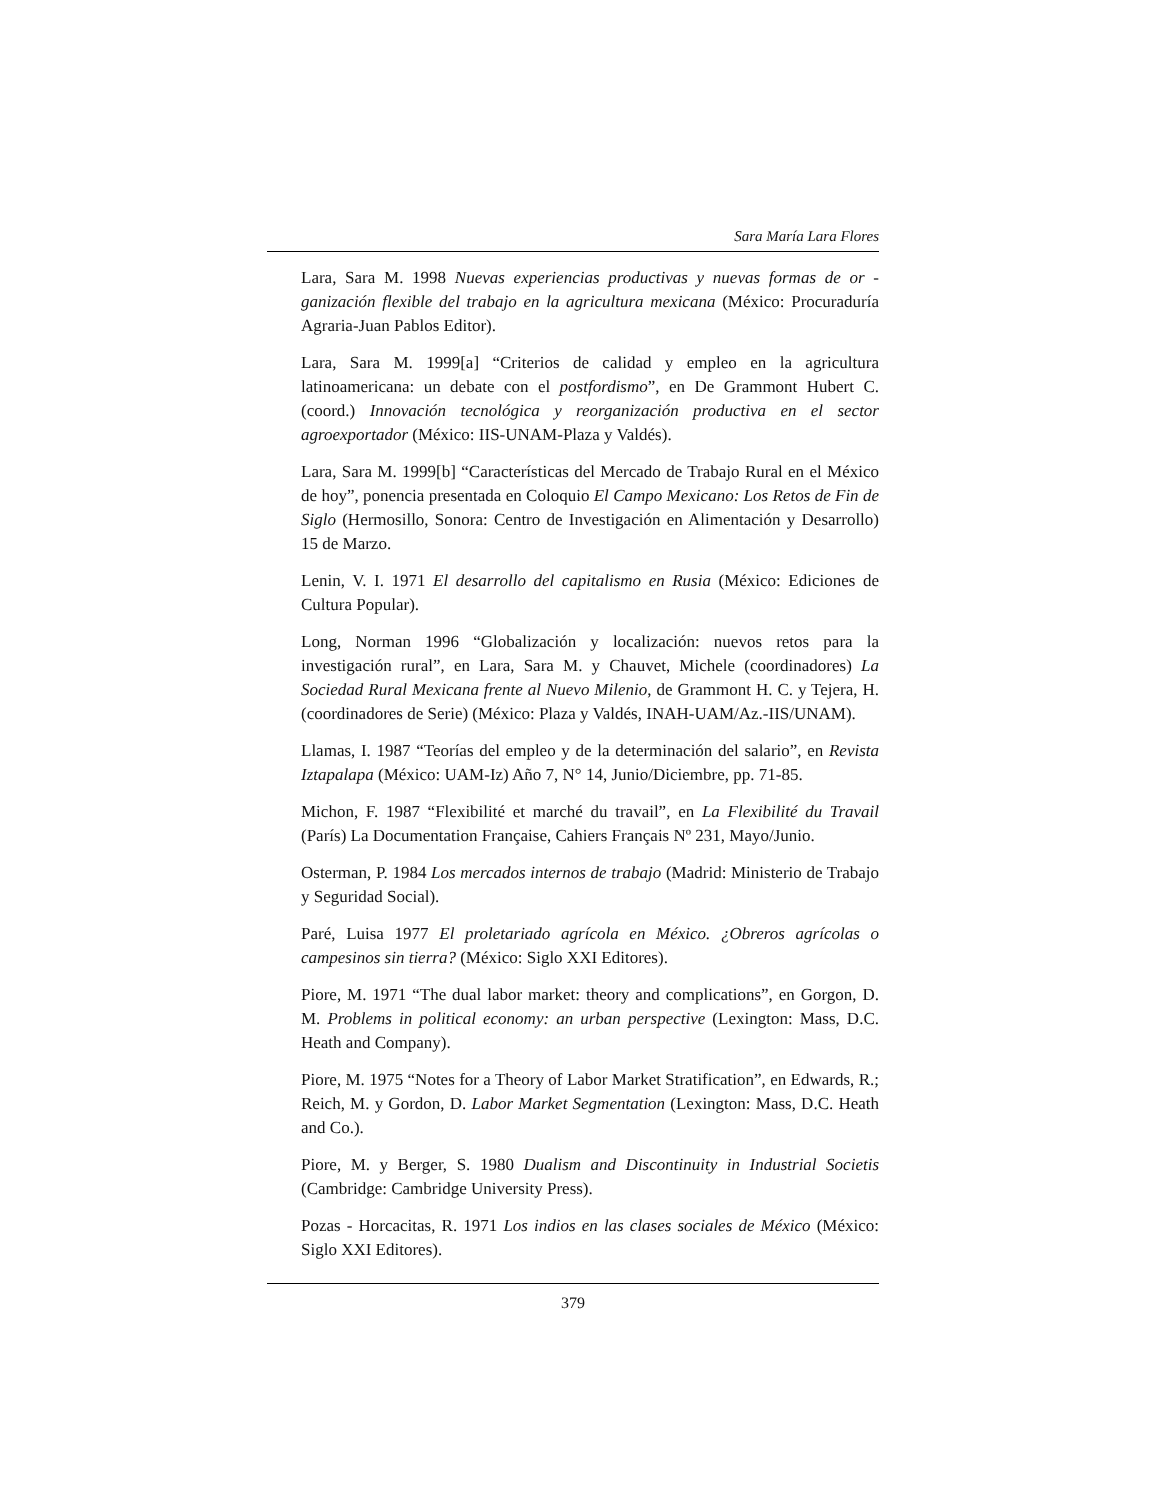Sara María Lara Flores
Lara, Sara M. 1998 Nuevas experiencias productivas y nuevas formas de or - ganización flexible del trabajo en la agricultura mexicana (México: Procuraduría Agraria-Juan Pablos Editor).
Lara, Sara M. 1999[a] “Criterios de calidad y empleo en la agricultura latinoamericana: un debate con el postfordismo”, en De Grammont Hubert C. (coord.) Innovación tecnológica y reorganización productiva en el sector agroexportador (México: IIS-UNAM-Plaza y Valdés).
Lara, Sara M. 1999[b] “Características del Mercado de Trabajo Rural en el México de hoy”, ponencia presentada en Coloquio El Campo Mexicano: Los Retos de Fin de Siglo (Hermosillo, Sonora: Centro de Investigación en Alimentación y Desarrollo) 15 de Marzo.
Lenin, V. I. 1971 El desarrollo del capitalismo en Rusia (México: Ediciones de Cultura Popular).
Long, Norman 1996 “Globalización y localización: nuevos retos para la investigación rural”, en Lara, Sara M. y Chauvet, Michele (coordinadores) La Sociedad Rural Mexicana frente al Nuevo Milenio, de Grammont H. C. y Tejera, H. (coordinadores de Serie) (México: Plaza y Valdés, INAH-UAM/Az.-IIS/UNAM).
Llamas, I. 1987 “Teorías del empleo y de la determinación del salario”, en Revista Iztapalapa (México: UAM-Iz) Año 7, N° 14, Junio/Diciembre, pp. 71-85.
Michon, F. 1987 “Flexibilité et marché du travail”, en La Flexibilité du Travail (París) La Documentation Française, Cahiers Français Nº 231, Mayo/Junio.
Osterman, P. 1984 Los mercados internos de trabajo (Madrid: Ministerio de Trabajo y Seguridad Social).
Paré, Luisa 1977 El proletariado agrícola en México. ¿Obreros agrícolas o campesinos sin tierra? (México: Siglo XXI Editores).
Piore, M. 1971 “The dual labor market: theory and complications”, en Gorgon, D. M. Problems in political economy: an urban perspective (Lexington: Mass, D.C. Heath and Company).
Piore, M. 1975 “Notes for a Theory of Labor Market Stratification”, en Edwards, R.; Reich, M. y Gordon, D. Labor Market Segmentation (Lexington: Mass, D.C. Heath and Co.).
Piore, M. y Berger, S. 1980 Dualism and Discontinuity in Industrial Societis (Cambridge: Cambridge University Press).
Pozas - Horcacitas, R. 1971 Los indios en las clases sociales de México (México: Siglo XXI Editores).
379